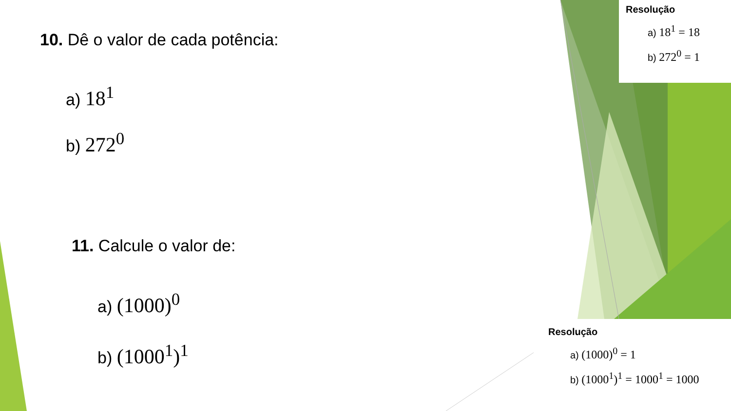10. Dê o valor de cada potência:
a) 18<sup>1</sup>
b) 272<sup>0</sup>
11. Calcule o valor de:
a) (1000)<sup>0</sup>
b) (1000<sup>1</sup>)<sup>1</sup>
Resolução
a) 18<sup>1</sup> = 18
b) 272<sup>0</sup> = 1
Resolução
a) (1000)<sup>0</sup> = 1
b) (1000<sup>1</sup>)<sup>1</sup> = 1000<sup>1</sup> = 1000